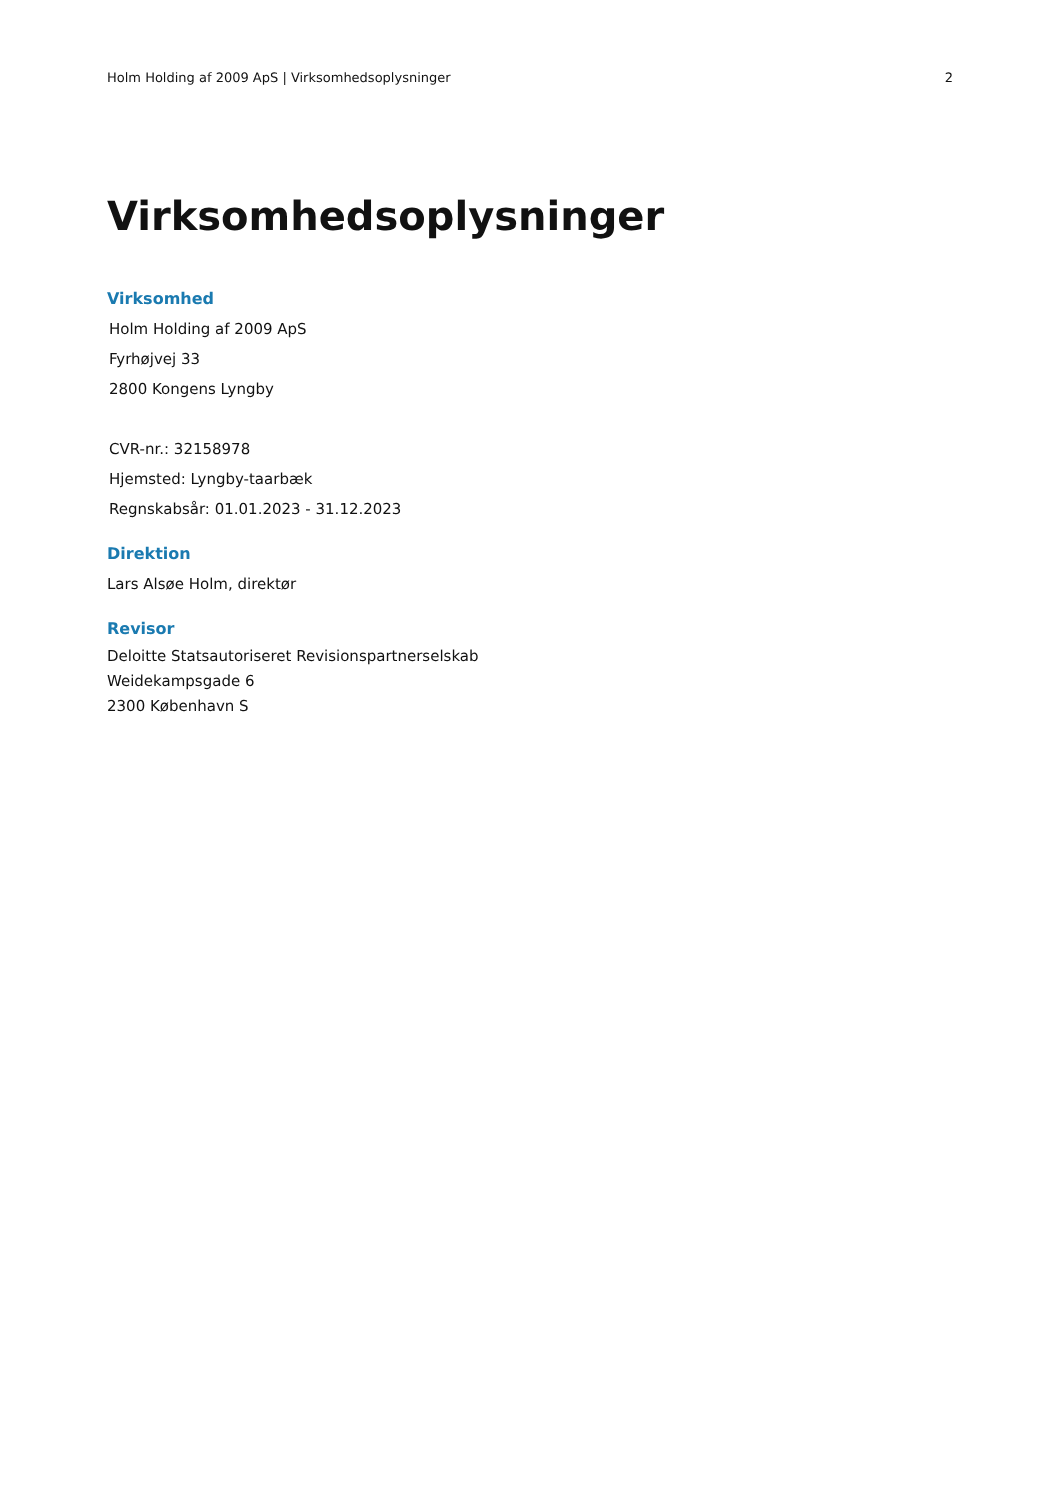Holm Holding af 2009 ApS | Virksomhedsoplysninger 2
Virksomhedsoplysninger
Virksomhed
Holm Holding af 2009 ApS
Fyrhøjvej 33
2800 Kongens Lyngby
CVR-nr.: 32158978
Hjemsted: Lyngby-taarbæk
Regnskabsår: 01.01.2023 - 31.12.2023
Direktion
Lars Alsøe Holm, direktør
Revisor
Deloitte Statsautoriseret Revisionspartnerselskab
Weidekampsgade 6
2300 København S